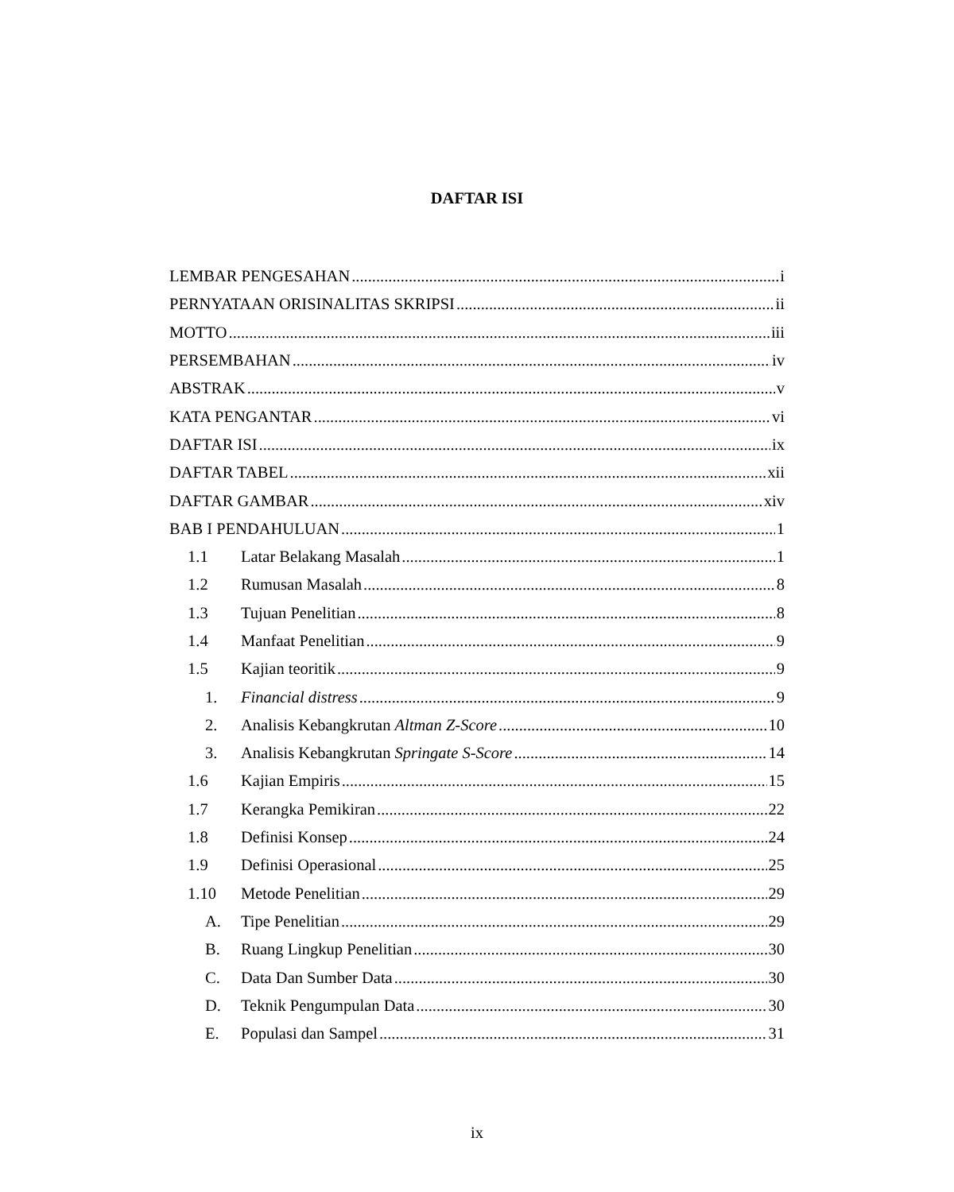DAFTAR ISI
LEMBAR PENGESAHAN i
PERNYATAAN ORISINALITAS SKRIPSI ii
MOTTO iii
PERSEMBAHAN iv
ABSTRAK v
KATA PENGANTAR vi
DAFTAR ISI ix
DAFTAR TABEL xii
DAFTAR GAMBAR xiv
BAB I PENDAHULUAN 1
1.1 Latar Belakang Masalah 1
1.2 Rumusan Masalah 8
1.3 Tujuan Penelitian 8
1.4 Manfaat Penelitian 9
1.5 Kajian teoritik 9
1. Financial distress 9
2. Analisis Kebangkrutan Altman Z-Score 10
3. Analisis Kebangkrutan Springate S-Score 14
1.6 Kajian Empiris 15
1.7 Kerangka Pemikiran 22
1.8 Definisi Konsep 24
1.9 Definisi Operasional 25
1.10 Metode Penelitian 29
A. Tipe Penelitian 29
B. Ruang Lingkup Penelitian 30
C. Data Dan Sumber Data 30
D. Teknik Pengumpulan Data 30
E. Populasi dan Sampel 31
ix